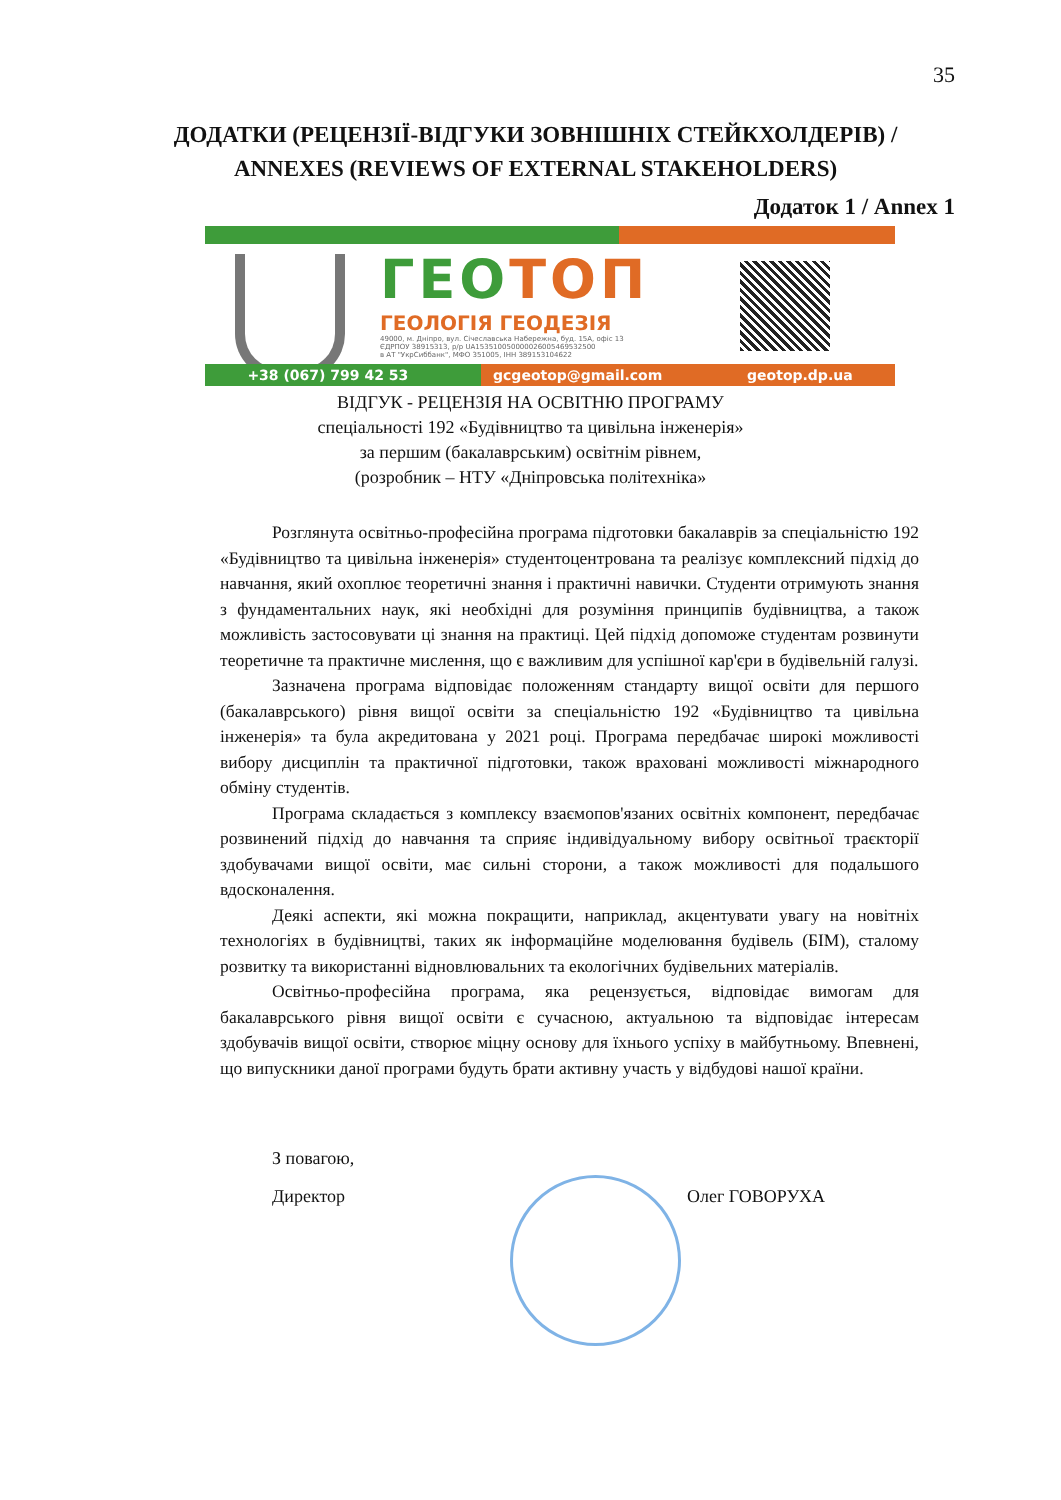35
ДОДАТКИ (РЕЦЕНЗІЇ-ВІДГУКИ ЗОВНІШНІХ СТЕЙКХОЛДЕРІВ) / ANNEXES (REVIEWS OF EXTERNAL STAKEHOLDERS)
Додаток 1 / Annex 1
ГЕОТОП
ГЕОЛОГІЯ ГЕОДЕЗІЯ
49000, м. Дніпро, вул. Січеславська Набережна, буд. 15А, офіс 13
ЄДРПОУ 38915313, р/р UA153510050000026005469532500
в АТ "УкрСиббанк", МФО 351005, ІНН 389153104622
+38 (067) 799 42 53 gcgeotop@gmail.com geotop.dp.ua
ВІДГУК - РЕЦЕНЗІЯ НА ОСВІТНЮ ПРОГРАМУ
спеціальності 192 «Будівництво та цивільна інженерія»
за першим (бакалаврським) освітнім рівнем,
(розробник – НТУ «Дніпровська політехніка»
Розглянута освітньо-професійна програма підготовки бакалаврів за спеціальністю 192 «Будівництво та цивільна інженерія» студентоцентрована та реалізує комплексний підхід до навчання, який охоплює теоретичні знання і практичні навички. Студенти отримують знання з фундаментальних наук, які необхідні для розуміння принципів будівництва, а також можливість застосовувати ці знання на практиці. Цей підхід допоможе студентам розвинути теоретичне та практичне мислення, що є важливим для успішної кар'єри в будівельній галузі.
Зазначена програма відповідає положенням стандарту вищої освіти для першого (бакалаврського) рівня вищої освіти за спеціальністю 192 «Будівництво та цивільна інженерія» та була акредитована у 2021 році. Програма передбачає широкі можливості вибору дисциплін та практичної підготовки, також враховані можливості міжнародного обміну студентів.
Програма складається з комплексу взаємопов'язаних освітніх компонент, передбачає розвинений підхід до навчання та сприяє індивідуальному вибору освітньої траєкторії здобувачами вищої освіти, має сильні сторони, а також можливості для подальшого вдосконалення.
Деякі аспекти, які можна покращити, наприклад, акцентувати увагу на новітніх технологіях в будівництві, таких як інформаційне моделювання будівель (БІМ), сталому розвитку та використанні відновлювальних та екологічних будівельних матеріалів.
Освітньо-професійна програма, яка рецензується, відповідає вимогам для бакалаврського рівня вищої освіти є сучасною, актуальною та відповідає інтересам здобувачів вищої освіти, створює міцну основу для їхнього успіху в майбутньому. Впевнені, що випускники даної програми будуть брати активну участь у відбудові нашої країни.
З повагою,
Директор
Олег ГОВОРУХА